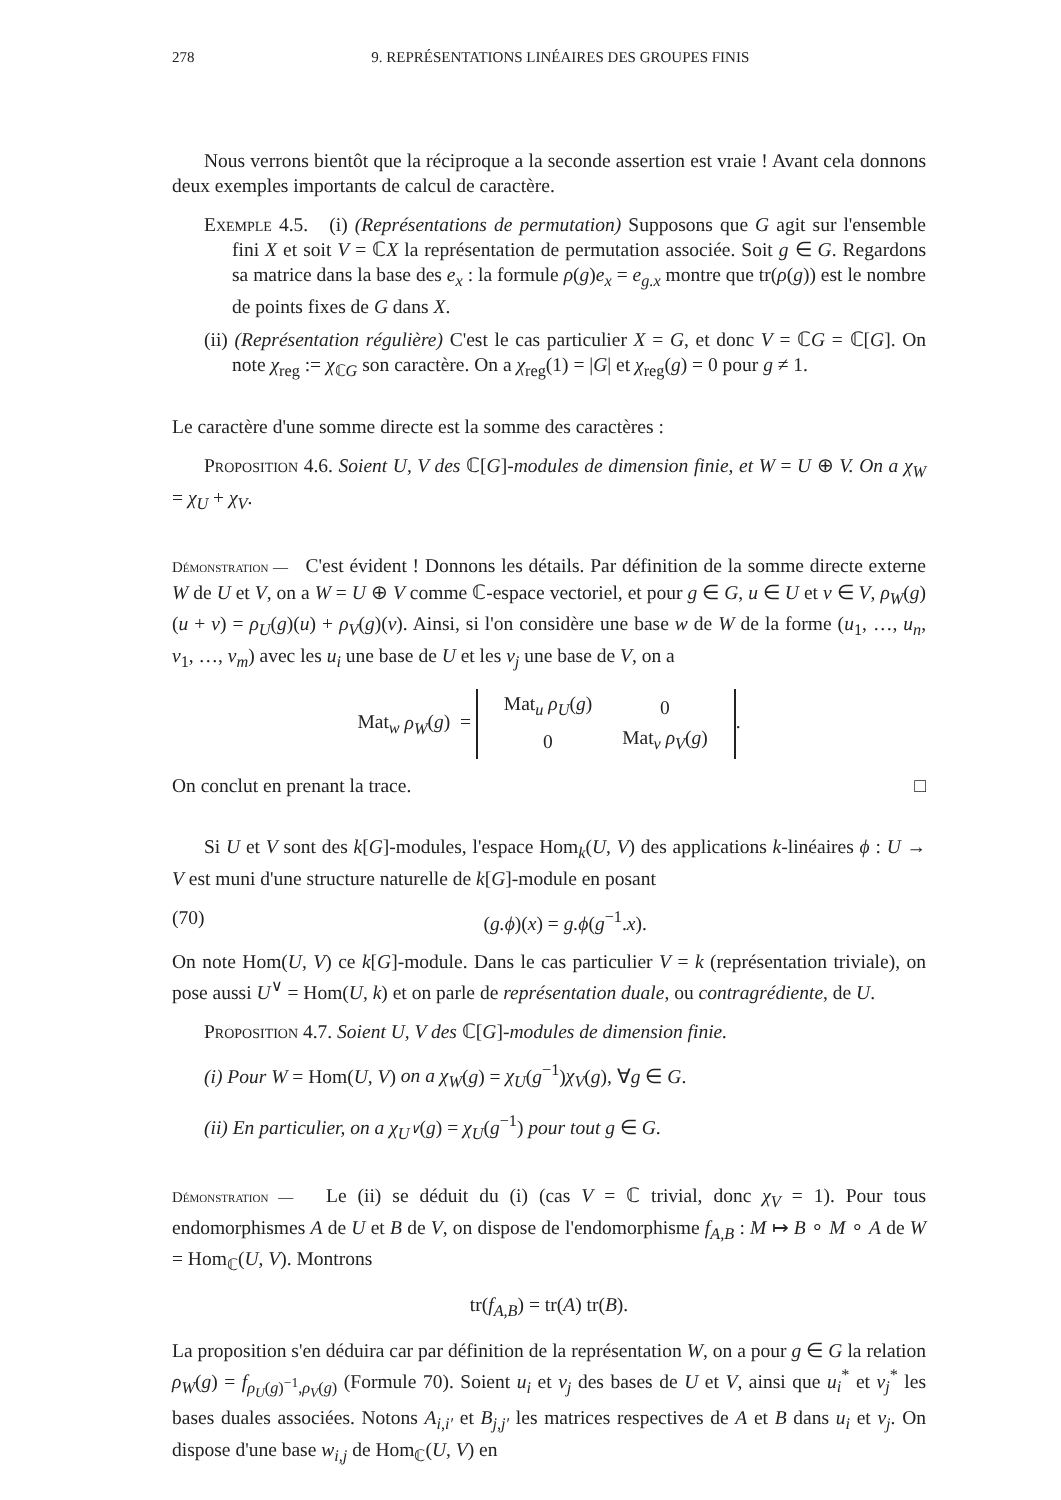278 9. REPRÉSENTATIONS LINÉAIRES DES GROUPES FINIS
Nous verrons bientôt que la réciproque a la seconde assertion est vraie ! Avant cela donnons deux exemples importants de calcul de caractère.
Exemple 4.5. (i) (Représentations de permutation) Supposons que G agit sur l'ensemble fini X et soit V = ℂX la représentation de permutation associée. Soit g ∈ G. Regardons sa matrice dans la base des e<sub>x</sub> : la formule ρ(g)e<sub>x</sub> = e<sub>g.x</sub> montre que tr(ρ(g)) est le nombre de points fixes de G dans X.
(ii) (Représentation régulière) C'est le cas particulier X = G, et donc V = ℂG = ℂ[G]. On note χ<sub>reg</sub> := χ<sub>ℂG</sub> son caractère. On a χ<sub>reg</sub>(1) = |G| et χ<sub>reg</sub>(g) = 0 pour g ≠ 1.
Le caractère d'une somme directe est la somme des caractères :
Proposition 4.6. Soient U, V des ℂ[G]-modules de dimension finie, et W = U ⊕ V. On a χ<sub>W</sub> = χ<sub>U</sub> + χ<sub>V</sub>.
Démonstration — C'est évident ! Donnons les détails. Par définition de la somme directe externe W de U et V, on a W = U ⊕ V comme ℂ-espace vectoriel, et pour g ∈ G, u ∈ U et v ∈ V, ρ<sub>W</sub>(g)(u + v) = ρ<sub>U</sub>(g)(u) + ρ<sub>V</sub>(g)(v). Ainsi, si l'on considère une base w de W de la forme (u<sub>1</sub>, …, u<sub>n</sub>, v<sub>1</sub>, …, v<sub>m</sub>) avec les u<sub>i</sub> une base de U et les v<sub>j</sub> une base de V, on a
Mat<sub>w</sub> ρ<sub>W</sub>(g) =
| Mat<sub>u</sub> ρ<sub>U</sub> ( g ) | 0 |
| 0 | Mat<sub>v</sub> ρ<sub>V</sub> ( g ) |
.
On conclut en prenant la trace. □
Si U et V sont des k[G]-modules, l'espace Hom<sub>k</sub>(U, V) des applications k-linéaires ϕ : U → V est muni d'une structure naturelle de k[G]-module en posant
(70) (g.ϕ)(x) = g.ϕ(g<sup>−1</sup>.x).
On note Hom(U, V) ce k[G]-module. Dans le cas particulier V = k (représentation triviale), on pose aussi U<sup>∨</sup> = Hom(U, k) et on parle de représentation duale, ou contragrédiente, de U.
Proposition 4.7. Soient U, V des ℂ[G]-modules de dimension finie.
(i) Pour W = Hom(U, V) on a χ<sub>W</sub>(g) = χ<sub>U</sub>(g<sup>−1</sup>)χ<sub>V</sub>(g), ∀g ∈ G.
(ii) En particulier, on a χ<sub>U<sup>∨</sup></sub>(g) = χ<sub>U</sub>(g<sup>−1</sup>) pour tout g ∈ G.
Démonstration — Le (ii) se déduit du (i) (cas V = ℂ trivial, donc χ<sub>V</sub> = 1). Pour tous endomorphismes A de U et B de V, on dispose de l'endomorphisme f<sub>A,B</sub> : M ↦ B ∘ M ∘ A de W = Hom<sub>ℂ</sub>(U, V). Montrons
tr(f<sub>A,B</sub>) = tr(A) tr(B).
La proposition s'en déduira car par définition de la représentation W, on a pour g ∈ G la relation ρ<sub>W</sub>(g) = f<sub>ρ<sub>U</sub>(g)<sup>−1</sup>,ρ<sub>V</sub>(g)</sub> (Formule 70). Soient u<sub>i</sub> et v<sub>j</sub> des bases de U et V, ainsi que u<sub>i</sub><sup>*</sup> et v<sub>j</sub><sup>*</sup> les bases duales associées. Notons A<sub>i,i′</sub> et B<sub>j,j′</sub> les matrices respectives de A et B dans u<sub>i</sub> et v<sub>j</sub>. On dispose d'une base w<sub>i,j</sub> de Hom<sub>ℂ</sub>(U, V) en